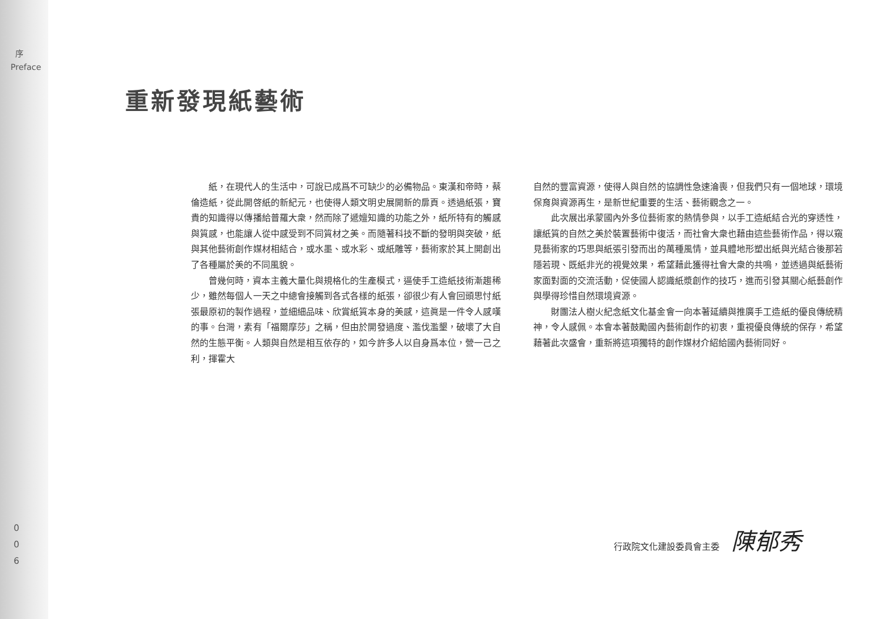序
Preface
0
0
6
重新發現紙藝術
紙，在現代人的生活中，可說已成爲不可缺少的必備物品。東漢和帝時，蔡倫造紙，從此開啓紙的新紀元，也使得人類文明史展開新的扉頁。透過紙張，寶貴的知識得以傳播給普羅大衆，然而除了遞嬗知識的功能之外，紙所特有的觸感與質感，也能讓人從中感受到不同質材之美。而隨著科技不斷的發明與突破，紙與其他藝術創作媒材相結合，或水墨、或水彩、或紙雕等，藝術家於其上開創出了各種屬於美的不同風貌。
曾幾何時，資本主義大量化與規格化的生產模式，逼使手工造紙技術漸趨稀少，雖然每個人一天之中總會接觸到各式各樣的紙張，卻很少有人會回頭思忖紙張最原初的製作過程，並細細品味、欣賞紙質本身的美感，這眞是一件令人感嘆的事。台灣，素有「福爾摩莎」之稱，但由於開發過度、濫伐濫墾，破壞了大自然的生態平衡。人類與自然是相互依存的，如今許多人以自身爲本位，營一己之利，揮霍大
自然的豐富資源，使得人與自然的協調性急速淪喪，但我們只有一個地球，環境保育與資源再生，是新世紀重要的生活、藝術觀念之一。
此次展出承蒙國內外多位藝術家的熱情參與，以手工造紙結合光的穿透性，讓紙質的自然之美於裝置藝術中復活，而社會大衆也藉由這些藝術作品，得以窺見藝術家的巧思與紙張引發而出的萬種風情，並具體地形塑出紙與光結合後那若隱若現、既紙非光的視覺效果，希望藉此獲得社會大衆的共鳴，並透過與紙藝術家面對面的交流活動，促使國人認識紙漿創作的技巧，進而引發其關心紙藝創作與學得珍惜自然環境資源。
財團法人樹火紀念紙文化基金會一向本著延續與推廣手工造紙的優良傳統精神，令人感佩。本會本著鼓勵國內藝術創作的初衷，重視優良傳統的保存，希望藉著此次盛會，重新將這項獨特的創作媒材介紹給國內藝術同好。
行政院文化建設委員會主委 陳郁秀